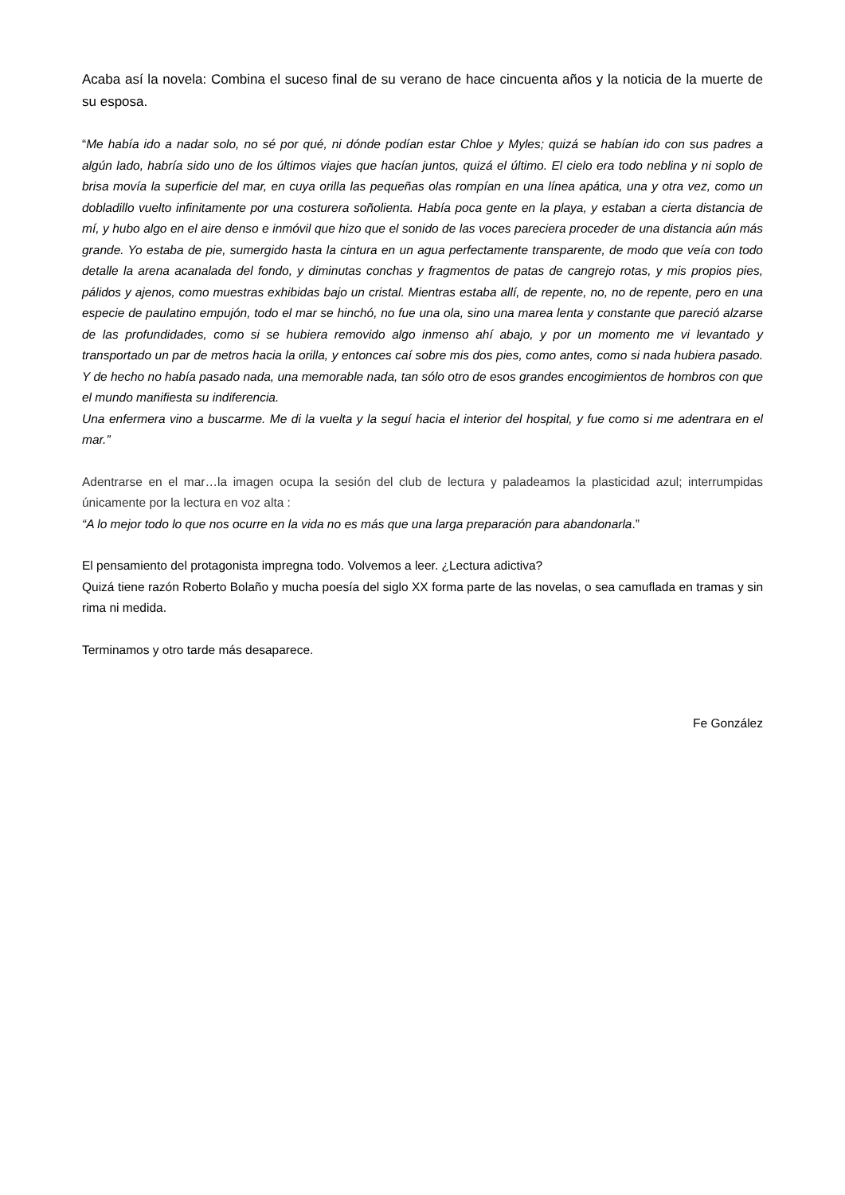Acaba así la novela: Combina el suceso final de su verano de hace cincuenta años y la noticia de la muerte de su esposa.
“Me había ido a nadar solo, no sé por qué, ni dónde podían estar Chloe y Myles; quizá se habían ido con sus padres a algún lado, habría sido uno de los últimos viajes que hacían juntos, quizá el último. El cielo era todo neblina y ni soplo de brisa movía la superficie del mar, en cuya orilla las pequeñas olas rompían en una línea apática, una y otra vez, como un dobladillo vuelto infinitamente por una costurera soñolienta. Había poca gente en la playa, y estaban a cierta distancia de mí, y hubo algo en el aire denso e inmóvil que hizo que el sonido de las voces pareciera proceder de una distancia aún más grande. Yo estaba de pie, sumergido hasta la cintura en un agua perfectamente transparente, de modo que veía con todo detalle la arena acanalada del fondo, y diminutas conchas y fragmentos de patas de cangrejo rotas, y mis propios pies, pálidos y ajenos, como muestras exhibidas bajo un cristal. Mientras estaba allí, de repente, no, no de repente, pero en una especie de paulatino empujón, todo el mar se hinchó, no fue una ola, sino una marea lenta y constante que pareció alzarse de las profundidades, como si se hubiera removido algo inmenso ahí abajo, y por un momento me vi levantado y transportado un par de metros hacia la orilla, y entonces caí sobre mis dos pies, como antes, como si nada hubiera pasado. Y de hecho no había pasado nada, una memorable nada, tan sólo otro de esos grandes encogimientos de hombros con que el mundo manifiesta su indiferencia.
Una enfermera vino a buscarme. Me di la vuelta y la seguí hacia el interior del hospital, y fue como si me adentrara en el mar.”
Adentrarse en el mar…la imagen ocupa la sesión del club de lectura y paladeamos la plasticidad azul; interrumpidas únicamente por la lectura en voz alta :
“A lo mejor todo lo que nos ocurre en la vida no es más que una larga preparación para abandonarla.”
El pensamiento del protagonista impregna todo. Volvemos a leer. ¿Lectura adictiva?
Quizá tiene razón Roberto Bolaño y mucha poesía del siglo XX forma parte de las novelas, o sea camuflada en tramas y sin rima ni medida.
Terminamos y otro tarde más desaparece.
Fe González